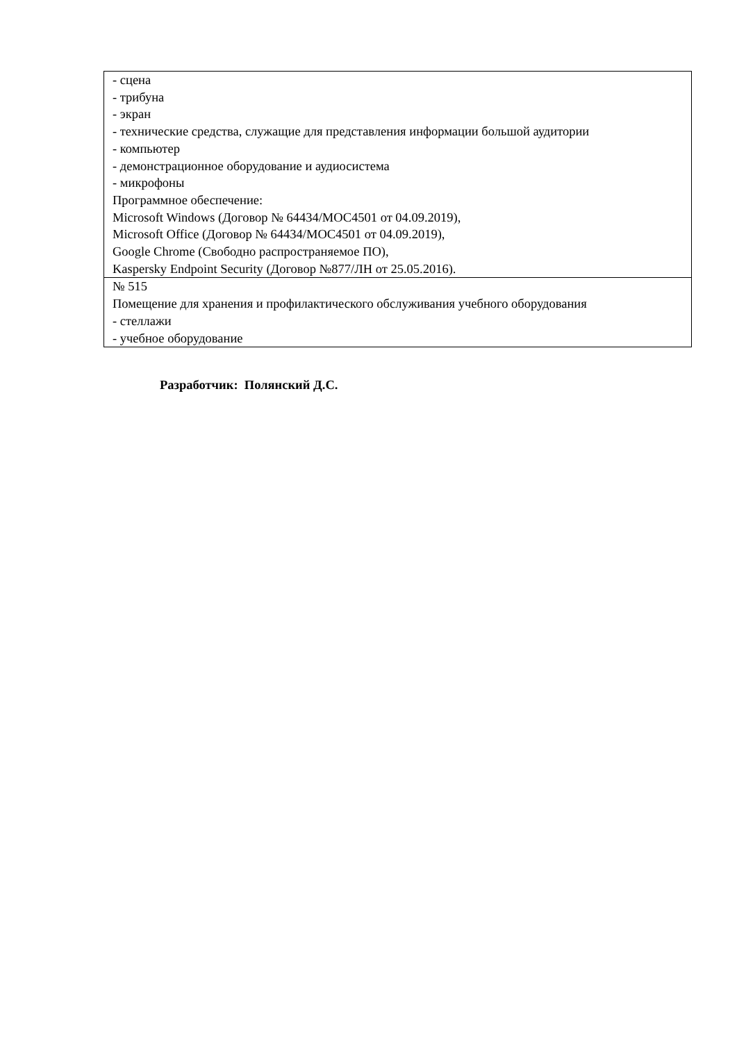| - сцена - трибуна - экран - технические средства, служащие для представления информации большой аудитории - компьютер - демонстрационное оборудование и аудиосистема - микрофоны Программное обеспечение: Microsoft Windows (Договор № 64434/MOC4501 от 04.09.2019), Microsoft Office (Договор № 64434/MOC4501 от 04.09.2019), Google Chrome (Свободно распространяемое ПО), Kaspersky Endpoint Security (Договор №877/ЛН от 25.05.2016). |
| № 515 Помещение для хранения и профилактического обслуживания учебного оборудования - стеллажи - учебное оборудование |
Разработчик: Полянский Д.С.